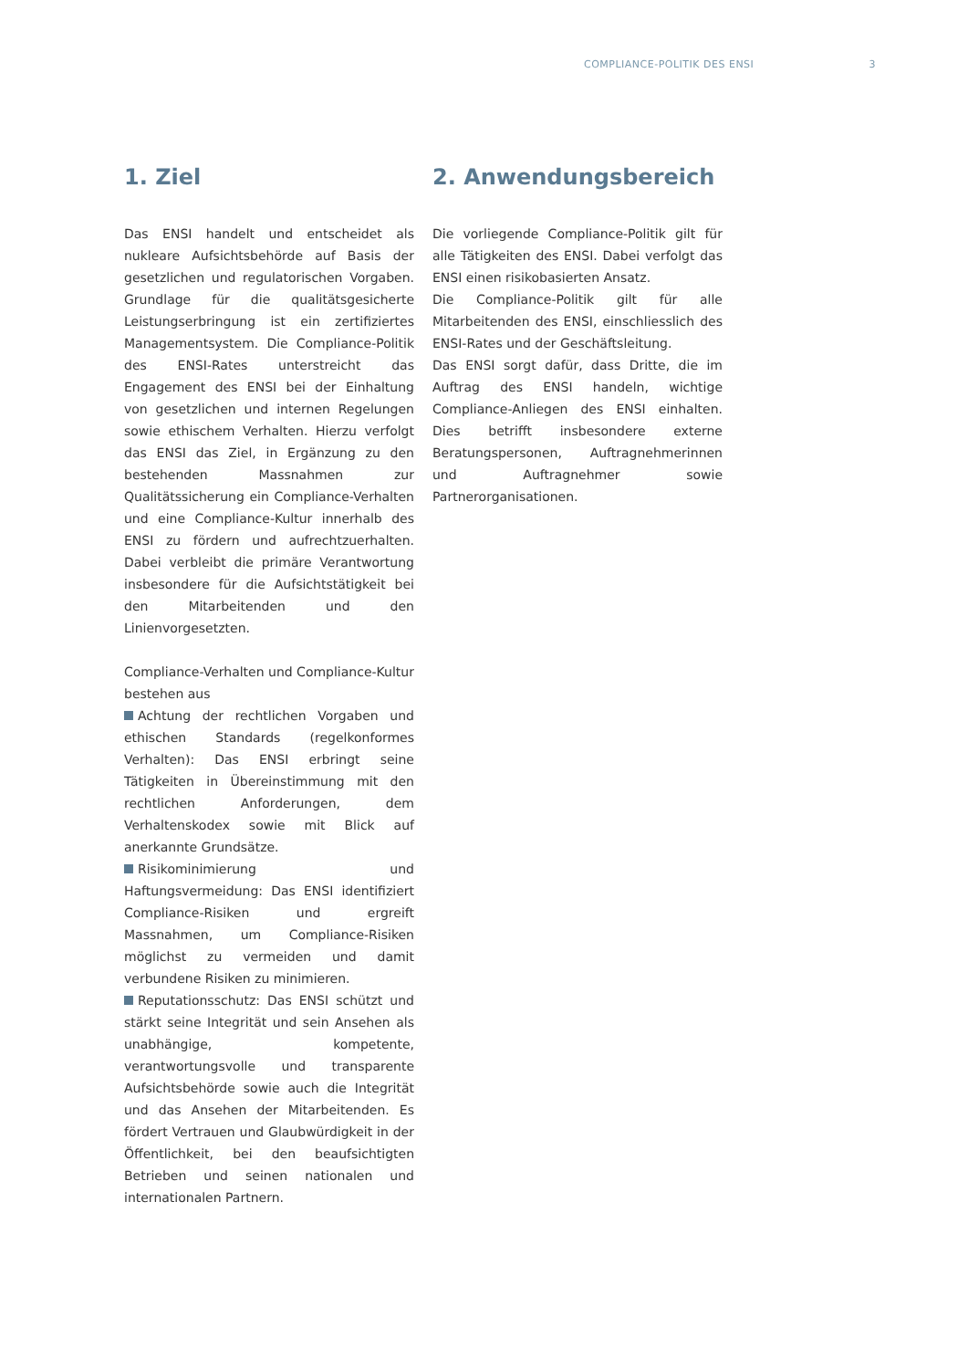COMPLIANCE-POLITIK DES ENSI 3
1. Ziel
Das ENSI handelt und entscheidet als nukleare Aufsichtsbehörde auf Basis der gesetzlichen und regulatorischen Vorgaben. Grundlage für die qualitätsgesicherte Leistungserbringung ist ein zertifiziertes Managementsystem. Die Compliance-Politik des ENSI-Rates unterstreicht das Engagement des ENSI bei der Einhaltung von gesetzlichen und internen Regelungen sowie ethischem Verhalten. Hierzu verfolgt das ENSI das Ziel, in Ergänzung zu den bestehenden Massnahmen zur Qualitätssicherung ein Compliance-Verhalten und eine Compliance-Kultur innerhalb des ENSI zu fördern und aufrechtzuerhalten. Dabei verbleibt die primäre Verantwortung insbesondere für die Aufsichtstätigkeit bei den Mitarbeitenden und den Linienvorgesetzten.
Compliance-Verhalten und Compliance-Kultur bestehen aus
Achtung der rechtlichen Vorgaben und ethischen Standards (regelkonformes Verhalten): Das ENSI erbringt seine Tätigkeiten in Übereinstimmung mit den rechtlichen Anforderungen, dem Verhaltenskodex sowie mit Blick auf anerkannte Grundsätze.
Risikominimierung und Haftungsvermeidung: Das ENSI identifiziert Compliance-Risiken und ergreift Massnahmen, um Compliance-Risiken möglichst zu vermeiden und damit verbundene Risiken zu minimieren.
Reputationsschutz: Das ENSI schützt und stärkt seine Integrität und sein Ansehen als unabhängige, kompetente, verantwortungsvolle und transparente Aufsichtsbehörde sowie auch die Integrität und das Ansehen der Mitarbeitenden. Es fördert Vertrauen und Glaubwürdigkeit in der Öffentlichkeit, bei den beaufsichtigten Betrieben und seinen nationalen und internationalen Partnern.
2. Anwendungsbereich
Die vorliegende Compliance-Politik gilt für alle Tätigkeiten des ENSI. Dabei verfolgt das ENSI einen risikobasierten Ansatz.
Die Compliance-Politik gilt für alle Mitarbeitenden des ENSI, einschliesslich des ENSI-Rates und der Geschäftsleitung.
Das ENSI sorgt dafür, dass Dritte, die im Auftrag des ENSI handeln, wichtige Compliance-Anliegen des ENSI einhalten. Dies betrifft insbesondere externe Beratungspersonen, Auftragnehmerinnen und Auftragnehmer sowie Partnerorganisationen.